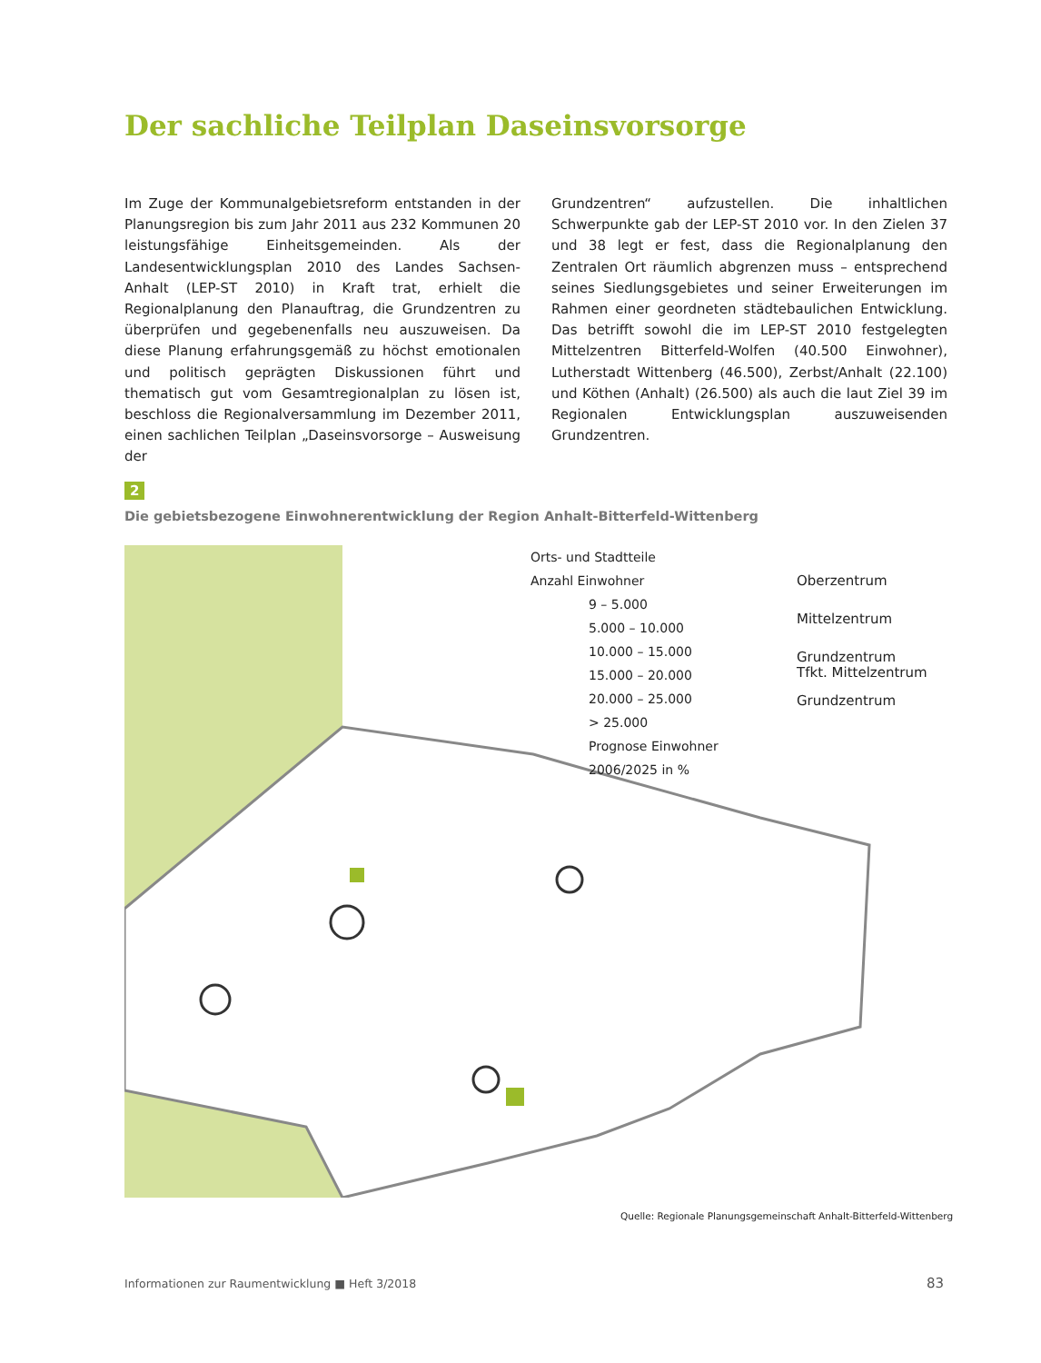Der sachliche Teilplan Daseinsvorsorge
Im Zuge der Kommunalgebietsreform entstanden in der Planungsregion bis zum Jahr 2011 aus 232 Kommunen 20 leistungsfähige Einheitsgemeinden. Als der Landesentwicklungsplan 2010 des Landes Sachsen-Anhalt (LEP-ST 2010) in Kraft trat, erhielt die Regionalplanung den Planauftrag, die Grundzentren zu überprüfen und gegebenenfalls neu auszuweisen. Da diese Planung erfahrungsgemäß zu höchst emotionalen und politisch geprägten Diskussionen führt und thematisch gut vom Gesamtregionalplan zu lösen ist, beschloss die Regionalversammlung im Dezember 2011, einen sachlichen Teilplan „Daseinsvorsorge – Ausweisung der
Grundzentren“ aufzustellen. Die inhaltlichen Schwerpunkte gab der LEP-ST 2010 vor. In den Zielen 37 und 38 legt er fest, dass die Regionalplanung den Zentralen Ort räumlich abgrenzen muss – entsprechend seines Siedlungsgebietes und seiner Erweiterungen im Rahmen einer geordneten städtebaulichen Entwicklung. Das betrifft sowohl die im LEP-ST 2010 festgelegten Mittelzentren Bitterfeld-Wolfen (40.500 Einwohner), Lutherstadt Wittenberg (46.500), Zerbst/Anhalt (22.100) und Köthen (Anhalt) (26.500) als auch die laut Ziel 39 im Regionalen Entwicklungsplan auszuweisenden Grundzentren.
2
Die gebietsbezogene Einwohnerentwicklung der Region Anhalt-Bitterfeld-Wittenberg
Orts- und Stadtteile
Anzahl Einwohner
9 – 5.000
5.000 – 10.000
10.000 – 15.000
15.000 – 20.000
20.000 – 25.000
> 25.000
Prognose Einwohner
2006/2025 in %
Oberzentrum
Mittelzentrum
Grundzentrum
Tfkt. Mittelzentrum
Grundzentrum
Quelle: Regionale Planungsgemeinschaft Anhalt-Bitterfeld-Wittenberg
Informationen zur Raumentwicklung ■ Heft 3/2018
83